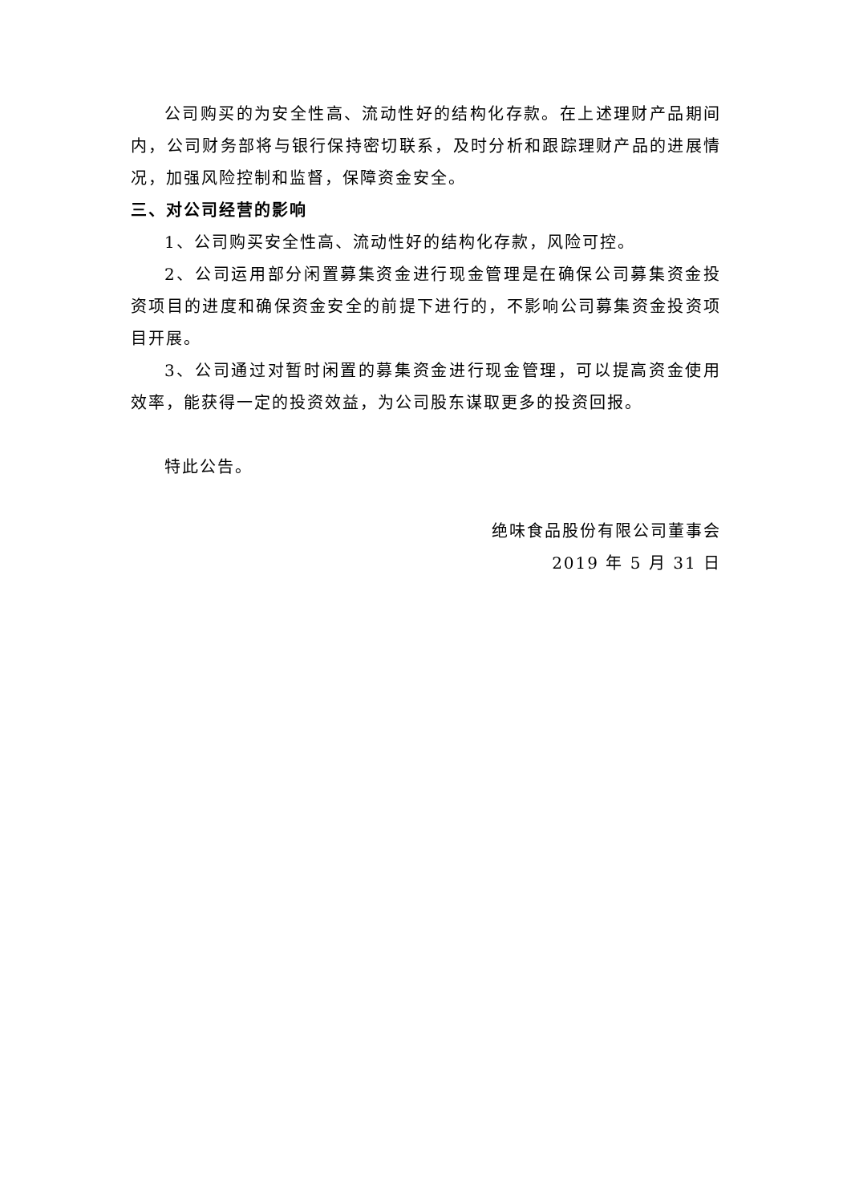公司购买的为安全性高、流动性好的结构化存款。在上述理财产品期间内，公司财务部将与银行保持密切联系，及时分析和跟踪理财产品的进展情况，加强风险控制和监督，保障资金安全。
三、对公司经营的影响
1、公司购买安全性高、流动性好的结构化存款，风险可控。
2、公司运用部分闲置募集资金进行现金管理是在确保公司募集资金投资项目的进度和确保资金安全的前提下进行的，不影响公司募集资金投资项目开展。
3、公司通过对暂时闲置的募集资金进行现金管理，可以提高资金使用效率，能获得一定的投资效益，为公司股东谋取更多的投资回报。
特此公告。
绝味食品股份有限公司董事会
2019 年 5 月 31 日